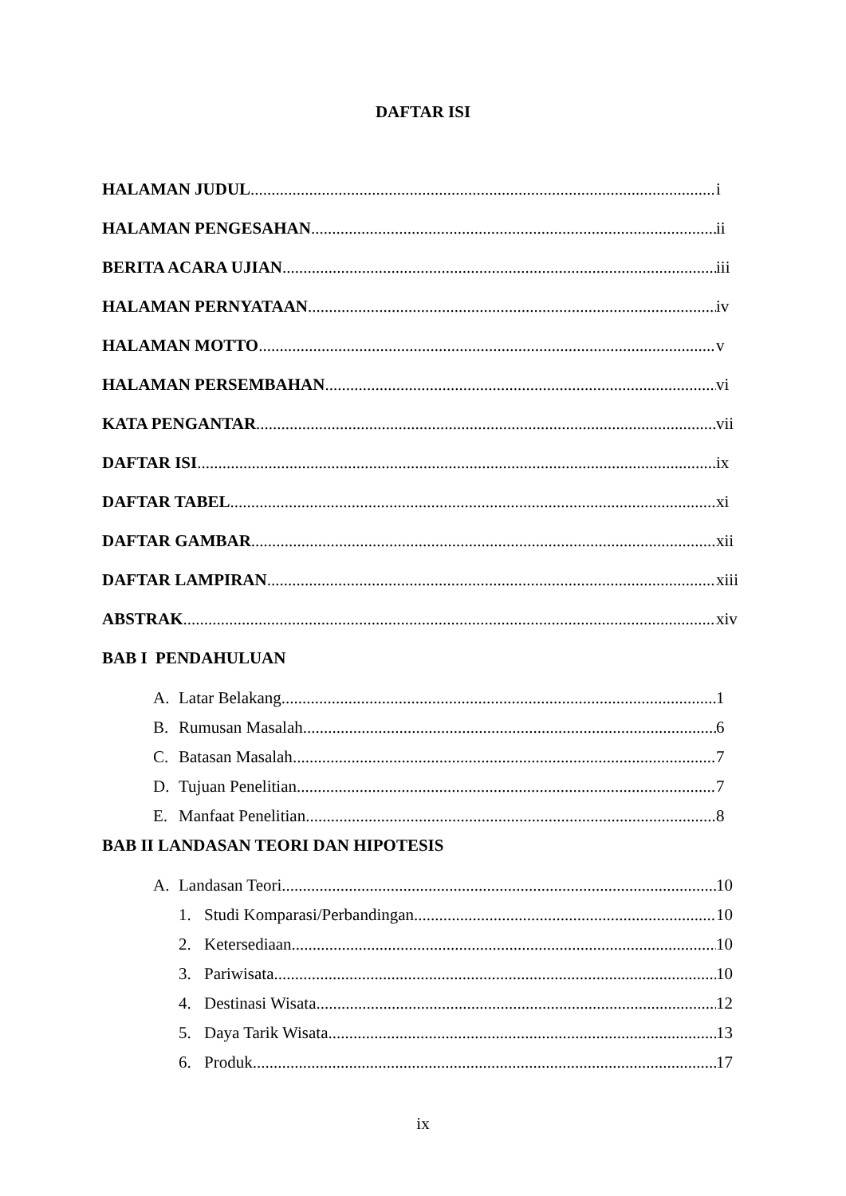DAFTAR ISI
HALAMAN JUDUL i
HALAMAN PENGESAHAN ii
BERITA ACARA UJIAN iii
HALAMAN PERNYATAAN iv
HALAMAN MOTTO v
HALAMAN PERSEMBAHAN vi
KATA PENGANTAR vii
DAFTAR ISI ix
DAFTAR TABEL xi
DAFTAR GAMBAR xii
DAFTAR LAMPIRAN xiii
ABSTRAK xiv
BAB I PENDAHULUAN
A. Latar Belakang 1
B. Rumusan Masalah 6
C. Batasan Masalah 7
D. Tujuan Penelitian 7
E. Manfaat Penelitian 8
BAB II LANDASAN TEORI DAN HIPOTESIS
A. Landasan Teori 10
1. Studi Komparasi/Perbandingan 10
2. Ketersediaan 10
3. Pariwisata 10
4. Destinasi Wisata 12
5. Daya Tarik Wisata 13
6. Produk 17
ix